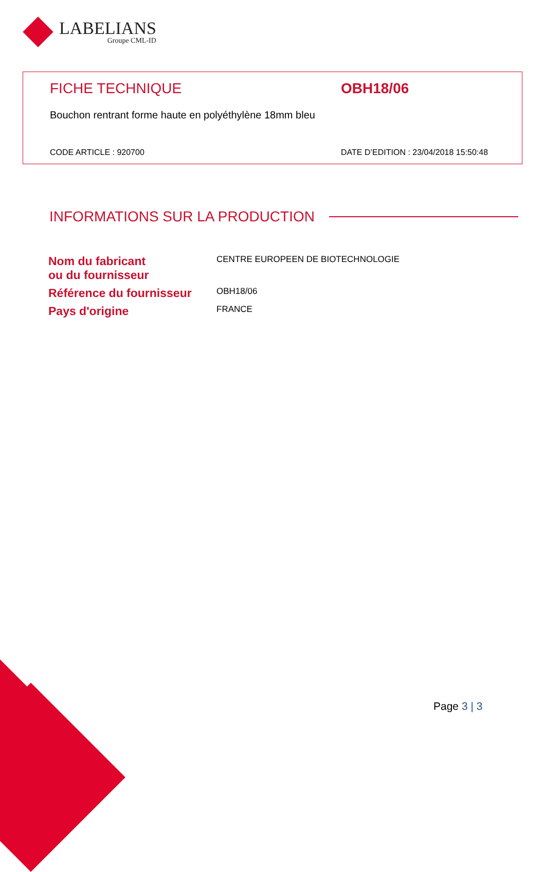LABELIANS
Groupe CML-ID
FICHE TECHNIQUE OBH18/06
Bouchon rentrant forme haute en polyéthylène 18mm bleu
CODE ARTICLE : 920700
DATE D’EDITION : 23/04/2018 15:50:48
INFORMATIONS SUR LA PRODUCTION
| Nom du fabricant ou du fournisseur | CENTRE EUROPEEN DE BIOTECHNOLOGIE |
| Référence du fournisseur | OBH18/06 |
| Pays d'origine | FRANCE |
Page 3 | 3